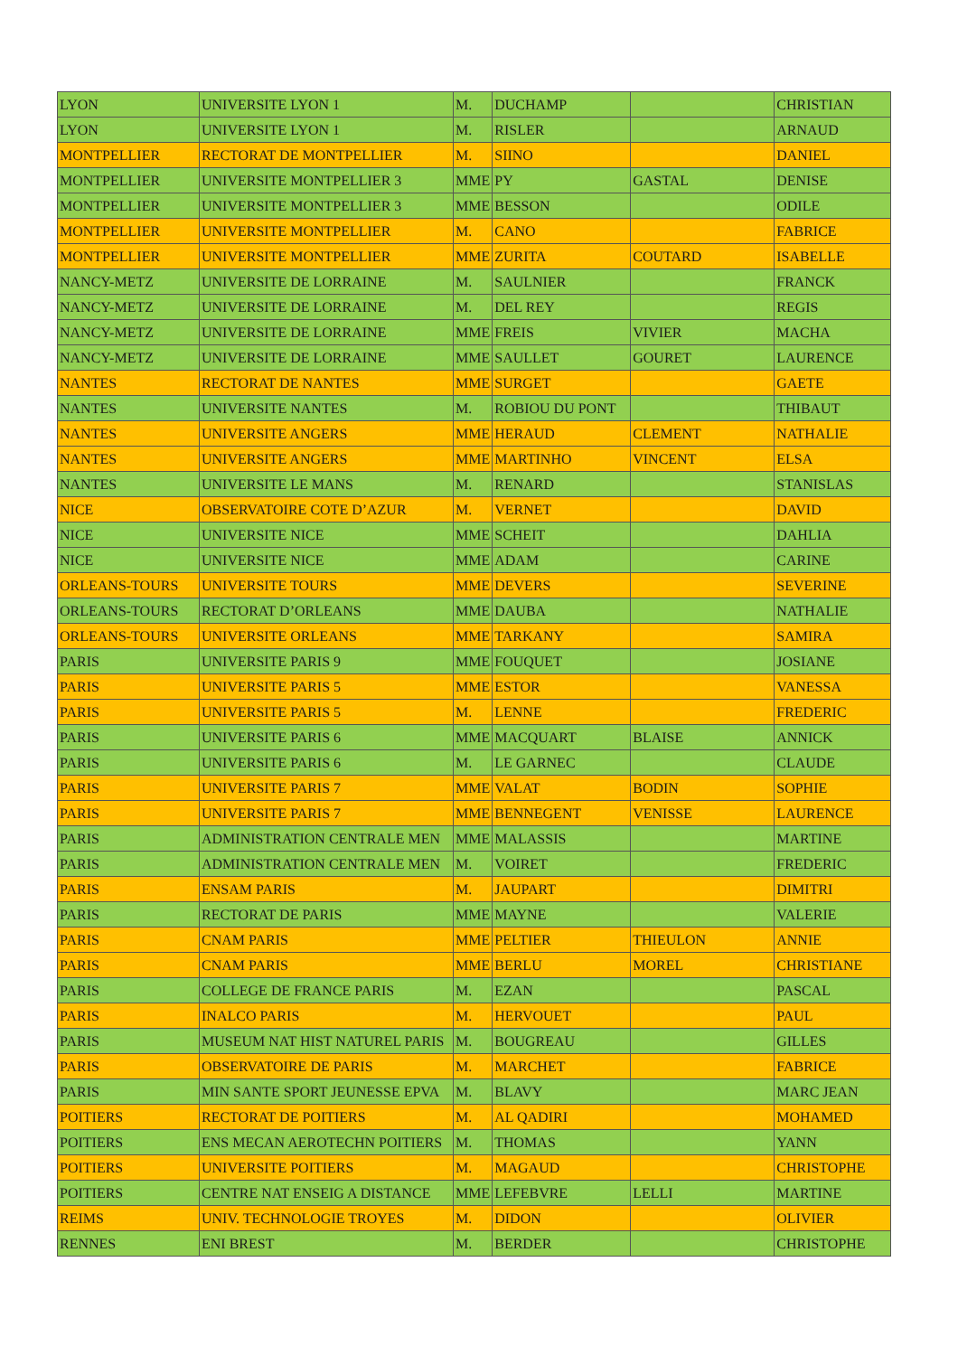| LYON | UNIVERSITE LYON 1 | M. | DUCHAMP | | CHRISTIAN |
| LYON | UNIVERSITE LYON 1 | M. | RISLER | | ARNAUD |
| MONTPELLIER | RECTORAT DE MONTPELLIER | M. | SIINO | | DANIEL |
| MONTPELLIER | UNIVERSITE MONTPELLIER 3 | MME | PY | GASTAL | DENISE |
| MONTPELLIER | UNIVERSITE MONTPELLIER 3 | MME | BESSON | | ODILE |
| MONTPELLIER | UNIVERSITE MONTPELLIER | M. | CANO | | FABRICE |
| MONTPELLIER | UNIVERSITE MONTPELLIER | MME | ZURITA | COUTARD | ISABELLE |
| NANCY-METZ | UNIVERSITE DE LORRAINE | M. | SAULNIER | | FRANCK |
| NANCY-METZ | UNIVERSITE DE LORRAINE | M. | DEL REY | | REGIS |
| NANCY-METZ | UNIVERSITE DE LORRAINE | MME | FREIS | VIVIER | MACHA |
| NANCY-METZ | UNIVERSITE DE LORRAINE | MME | SAULLET | GOURET | LAURENCE |
| NANTES | RECTORAT DE NANTES | MME | SURGET | | GAETE |
| NANTES | UNIVERSITE NANTES | M. | ROBIOU DU PONT | | THIBAUT |
| NANTES | UNIVERSITE ANGERS | MME | HERAUD | CLEMENT | NATHALIE |
| NANTES | UNIVERSITE ANGERS | MME | MARTINHO | VINCENT | ELSA |
| NANTES | UNIVERSITE LE MANS | M. | RENARD | | STANISLAS |
| NICE | OBSERVATOIRE COTE D’AZUR | M. | VERNET | | DAVID |
| NICE | UNIVERSITE NICE | MME | SCHEIT | | DAHLIA |
| NICE | UNIVERSITE NICE | MME | ADAM | | CARINE |
| ORLEANS-TOURS | UNIVERSITE TOURS | MME | DEVERS | | SEVERINE |
| ORLEANS-TOURS | RECTORAT D’ORLEANS | MME | DAUBA | | NATHALIE |
| ORLEANS-TOURS | UNIVERSITE ORLEANS | MME | TARKANY | | SAMIRA |
| PARIS | UNIVERSITE PARIS 9 | MME | FOUQUET | | JOSIANE |
| PARIS | UNIVERSITE PARIS 5 | MME | ESTOR | | VANESSA |
| PARIS | UNIVERSITE PARIS 5 | M. | LENNE | | FREDERIC |
| PARIS | UNIVERSITE PARIS 6 | MME | MACQUART | BLAISE | ANNICK |
| PARIS | UNIVERSITE PARIS 6 | M. | LE GARNEC | | CLAUDE |
| PARIS | UNIVERSITE PARIS 7 | MME | VALAT | BODIN | SOPHIE |
| PARIS | UNIVERSITE PARIS 7 | MME | BENNEGENT | VENISSE | LAURENCE |
| PARIS | ADMINISTRATION CENTRALE MEN | MME | MALASSIS | | MARTINE |
| PARIS | ADMINISTRATION CENTRALE MEN | M. | VOIRET | | FREDERIC |
| PARIS | ENSAM PARIS | M. | JAUPART | | DIMITRI |
| PARIS | RECTORAT DE PARIS | MME | MAYNE | | VALERIE |
| PARIS | CNAM PARIS | MME | PELTIER | THIEULON | ANNIE |
| PARIS | CNAM PARIS | MME | BERLU | MOREL | CHRISTIANE |
| PARIS | COLLEGE DE FRANCE PARIS | M. | EZAN | | PASCAL |
| PARIS | INALCO PARIS | M. | HERVOUET | | PAUL |
| PARIS | MUSEUM NAT HIST NATUREL PARIS | M. | BOUGREAU | | GILLES |
| PARIS | OBSERVATOIRE DE PARIS | M. | MARCHET | | FABRICE |
| PARIS | MIN SANTE SPORT JEUNESSE EPVA | M. | BLAVY | | MARC JEAN |
| POITIERS | RECTORAT DE POITIERS | M. | AL QADIRI | | MOHAMED |
| POITIERS | ENS MECAN AEROTECHN POITIERS | M. | THOMAS | | YANN |
| POITIERS | UNIVERSITE POITIERS | M. | MAGAUD | | CHRISTOPHE |
| POITIERS | CENTRE NAT ENSEIG A DISTANCE | MME | LEFEBVRE | LELLI | MARTINE |
| REIMS | UNIV. TECHNOLOGIE TROYES | M. | DIDON | | OLIVIER |
| RENNES | ENI BREST | M. | BERDER | | CHRISTOPHE |